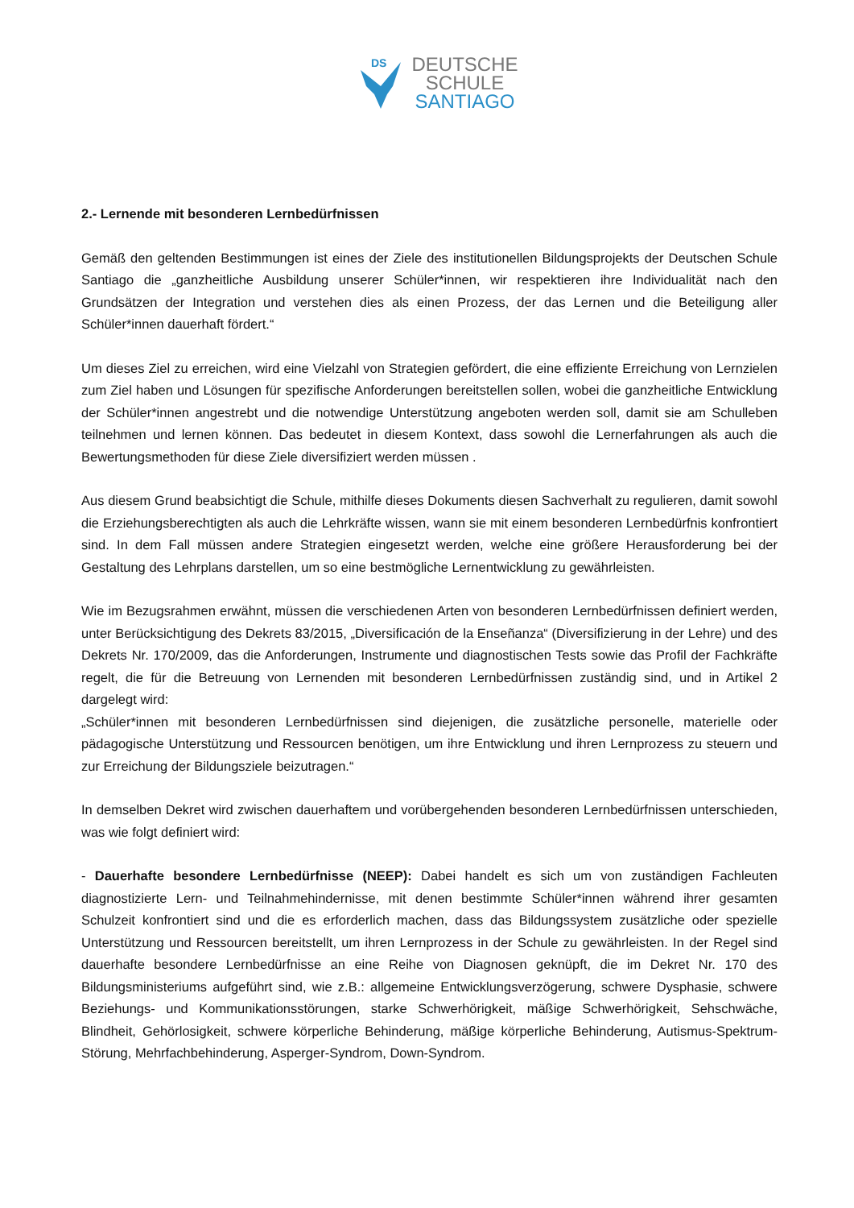DS
DEUTSCHE
SCHULE
SANTIAGO
2.- Lernende mit besonderen Lernbedürfnissen
Gemäß den geltenden Bestimmungen ist eines der Ziele des institutionellen Bildungsprojekts der Deutschen Schule Santiago die „ganzheitliche Ausbildung unserer Schüler*innen, wir respektieren ihre Individualität nach den Grundsätzen der Integration und verstehen dies als einen Prozess, der das Lernen und die Beteiligung aller Schüler*innen dauerhaft fördert.“
Um dieses Ziel zu erreichen, wird eine Vielzahl von Strategien gefördert, die eine effiziente Erreichung von Lernzielen zum Ziel haben und Lösungen für spezifische Anforderungen bereitstellen sollen, wobei die ganzheitliche Entwicklung der Schüler*innen angestrebt und die notwendige Unterstützung angeboten werden soll, damit sie am Schulleben teilnehmen und lernen können. Das bedeutet in diesem Kontext, dass sowohl die Lernerfahrungen als auch die Bewertungsmethoden für diese Ziele diversifiziert werden müssen .
Aus diesem Grund beabsichtigt die Schule, mithilfe dieses Dokuments diesen Sachverhalt zu regulieren, damit sowohl die Erziehungsberechtigten als auch die Lehrkräfte wissen, wann sie mit einem besonderen Lernbedürfnis konfrontiert sind. In dem Fall müssen andere Strategien eingesetzt werden, welche eine größere Herausforderung bei der Gestaltung des Lehrplans darstellen, um so eine bestmögliche Lernentwicklung zu gewährleisten.
Wie im Bezugsrahmen erwähnt, müssen die verschiedenen Arten von besonderen Lernbedürfnissen definiert werden, unter Berücksichtigung des Dekrets 83/2015, „Diversificación de la Enseñanza“ (Diversifizierung in der Lehre) und des Dekrets Nr. 170/2009, das die Anforderungen, Instrumente und diagnostischen Tests sowie das Profil der Fachkräfte regelt, die für die Betreuung von Lernenden mit besonderen Lernbedürfnissen zuständig sind, und in Artikel 2 dargelegt wird:
„Schüler*innen mit besonderen Lernbedürfnissen sind diejenigen, die zusätzliche personelle, materielle oder pädagogische Unterstützung und Ressourcen benötigen, um ihre Entwicklung und ihren Lernprozess zu steuern und zur Erreichung der Bildungsziele beizutragen.“
In demselben Dekret wird zwischen dauerhaftem und vorübergehenden besonderen Lernbedürfnissen unterschieden, was wie folgt definiert wird:
- Dauerhafte besondere Lernbedürfnisse (NEEP): Dabei handelt es sich um von zuständigen Fachleuten diagnostizierte Lern- und Teilnahmehindernisse, mit denen bestimmte Schüler*innen während ihrer gesamten Schulzeit konfrontiert sind und die es erforderlich machen, dass das Bildungssystem zusätzliche oder spezielle Unterstützung und Ressourcen bereitstellt, um ihren Lernprozess in der Schule zu gewährleisten. In der Regel sind dauerhafte besondere Lernbedürfnisse an eine Reihe von Diagnosen geknüpft, die im Dekret Nr. 170 des Bildungsministeriums aufgeführt sind, wie z.B.: allgemeine Entwicklungsverzögerung, schwere Dysphasie, schwere Beziehungs- und Kommunikationsstörungen, starke Schwerhörigkeit, mäßige Schwerhörigkeit, Sehschwäche, Blindheit, Gehörlosigkeit, schwere körperliche Behinderung, mäßige körperliche Behinderung, Autismus-Spektrum-Störung, Mehrfachbehinderung, Asperger-Syndrom, Down-Syndrom.